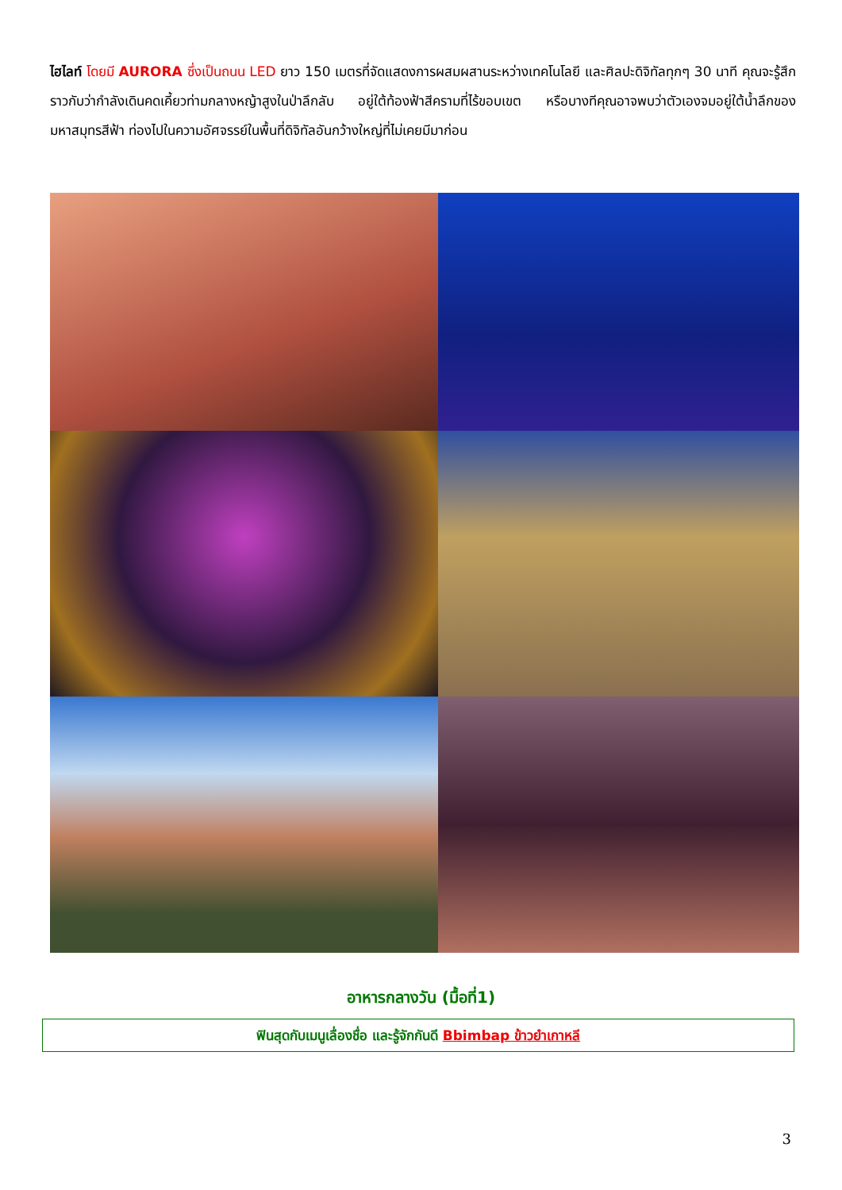ไฮไลท์ โดยมี AURORA ซึ่งเป็นถนน LED ยาว 150 เมตรที่จัดแสดงการผสมผสานระหว่างเทคโนโลยี และศิลปะดิจิทัลทุกๆ 30 นาที คุณจะรู้สึกราวกับว่ากำลังเดินคดเคี้ยวท่ามกลางหญ้าสูงในป่าลึกลับ อยู่ใต้ท้องฟ้าสีครามที่ไร้ขอบเขต หรือบางทีคุณอาจพบว่าตัวเองจมอยู่ใต้น้ำลึกของมหาสมุทรสีฟ้า ท่องไปในความอัศจรรย์ในพื้นที่ดิจิทัลอันกว้างใหญ่ที่ไม่เคยมีมาก่อน
อาหารกลางวัน (มื้อที่1)
ฟินสุดกับเมนูเลื่องชื่อ และรู้จักกันดี Bbimbap ข้าวยำเกาหลี
3